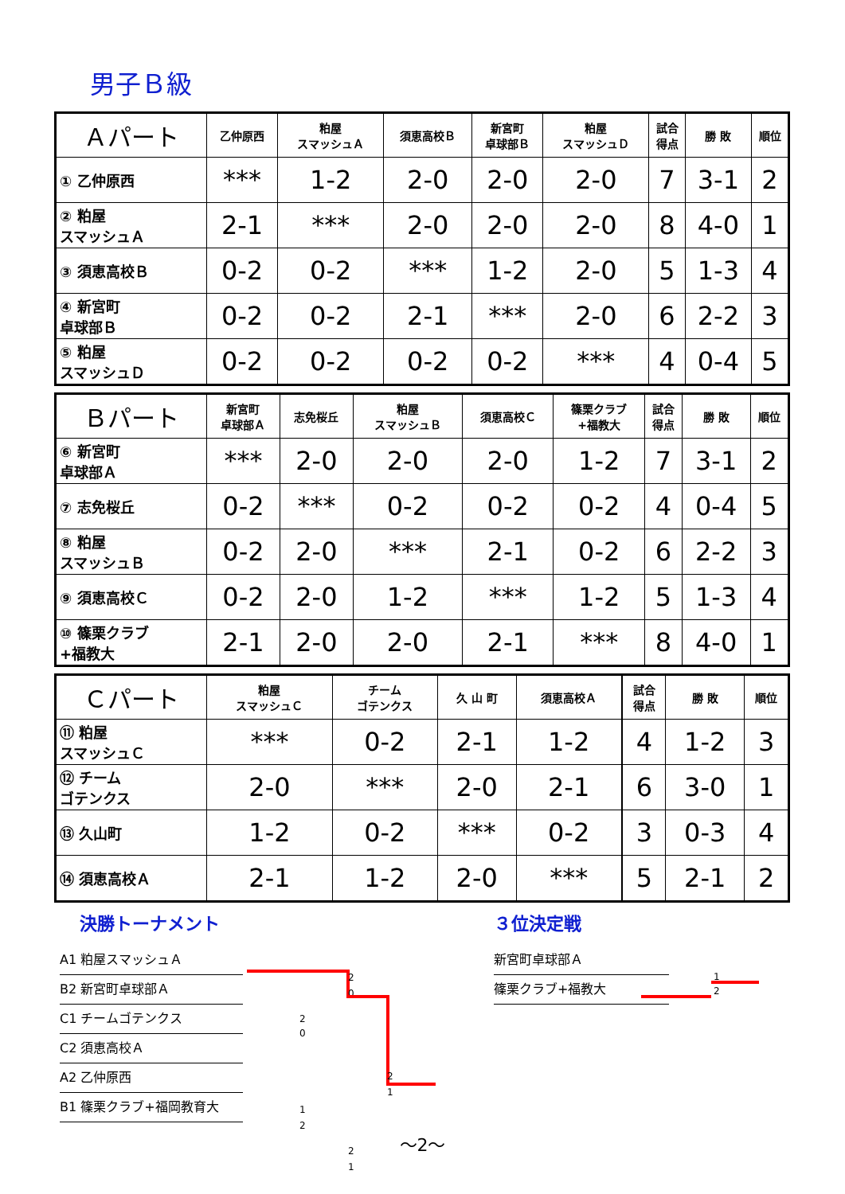男子Ｂ級
| Ａパート | 乙仲原西 | 粕屋 スマッシュＡ | 須恵高校Ｂ | 新宮町 卓球部Ｂ | 粕屋 スマッシュＤ | 試合 得点 | 勝 敗 | 順位 |
| --- | --- | --- | --- | --- | --- | --- | --- | --- |
| ① 乙仲原西 | *** | 1-2 | 2-0 | 2-0 | 2-0 | 7 | 3-1 | 2 |
| ② 粕屋 スマッシュＡ | 2-1 | *** | 2-0 | 2-0 | 2-0 | 8 | 4-0 | 1 |
| ③ 須恵高校Ｂ | 0-2 | 0-2 | *** | 1-2 | 2-0 | 5 | 1-3 | 4 |
| ④ 新宮町 卓球部Ｂ | 0-2 | 0-2 | 2-1 | *** | 2-0 | 6 | 2-2 | 3 |
| ⑤ 粕屋 スマッシュＤ | 0-2 | 0-2 | 0-2 | 0-2 | *** | 4 | 0-4 | 5 |
| Ｂパート | 新宮町 卓球部Ａ | 志免桜丘 | 粕屋 スマッシュＢ | 須恵高校Ｃ | 篠栗クラブ +福教大 | 試合 得点 | 勝 敗 | 順位 |
| --- | --- | --- | --- | --- | --- | --- | --- | --- |
| ⑥ 新宮町 卓球部Ａ | *** | 2-0 | 2-0 | 2-0 | 1-2 | 7 | 3-1 | 2 |
| ⑦ 志免桜丘 | 0-2 | *** | 0-2 | 0-2 | 0-2 | 4 | 0-4 | 5 |
| ⑧ 粕屋 スマッシュＢ | 0-2 | 2-0 | *** | 2-1 | 0-2 | 6 | 2-2 | 3 |
| ⑨ 須恵高校Ｃ | 0-2 | 2-0 | 1-2 | *** | 1-2 | 5 | 1-3 | 4 |
| ⑩ 篠栗クラブ +福教大 | 2-1 | 2-0 | 2-0 | 2-1 | *** | 8 | 4-0 | 1 |
| Ｃパート | 粕屋 スマッシュＣ | チーム ゴテンクス | 久 山 町 | 須恵高校Ａ | | 試合 得点 | 勝 敗 | 順位 |
| --- | --- | --- | --- | --- | --- | --- | --- | --- |
| ⑪ 粕屋 スマッシュＣ | *** | 0-2 | 2-1 | 1-2 | | 4 | 1-2 | 3 |
| ⑫ チーム ゴテンクス | 2-0 | *** | 2-0 | 2-1 | | 6 | 3-0 | 1 |
| ⑬ 久山町 | 1-2 | 0-2 | *** | 0-2 | | 3 | 0-3 | 4 |
| ⑭ 須恵高校Ａ | 2-1 | 1-2 | 2-0 | *** | | 5 | 2-1 | 2 |
決勝トーナメント
A1 粕屋スマッシュＡ
B2 新宮町卓球部Ａ
C1 チームゴテンクス
C2 須恵高校Ａ
A2 乙仲原西
B1 篠栗クラブ+福岡教育大
2
0
2
0
2
1
1
2
2
1
３位決定戦
新宮町卓球部Ａ
篠栗クラブ+福教大
1
2
～2～